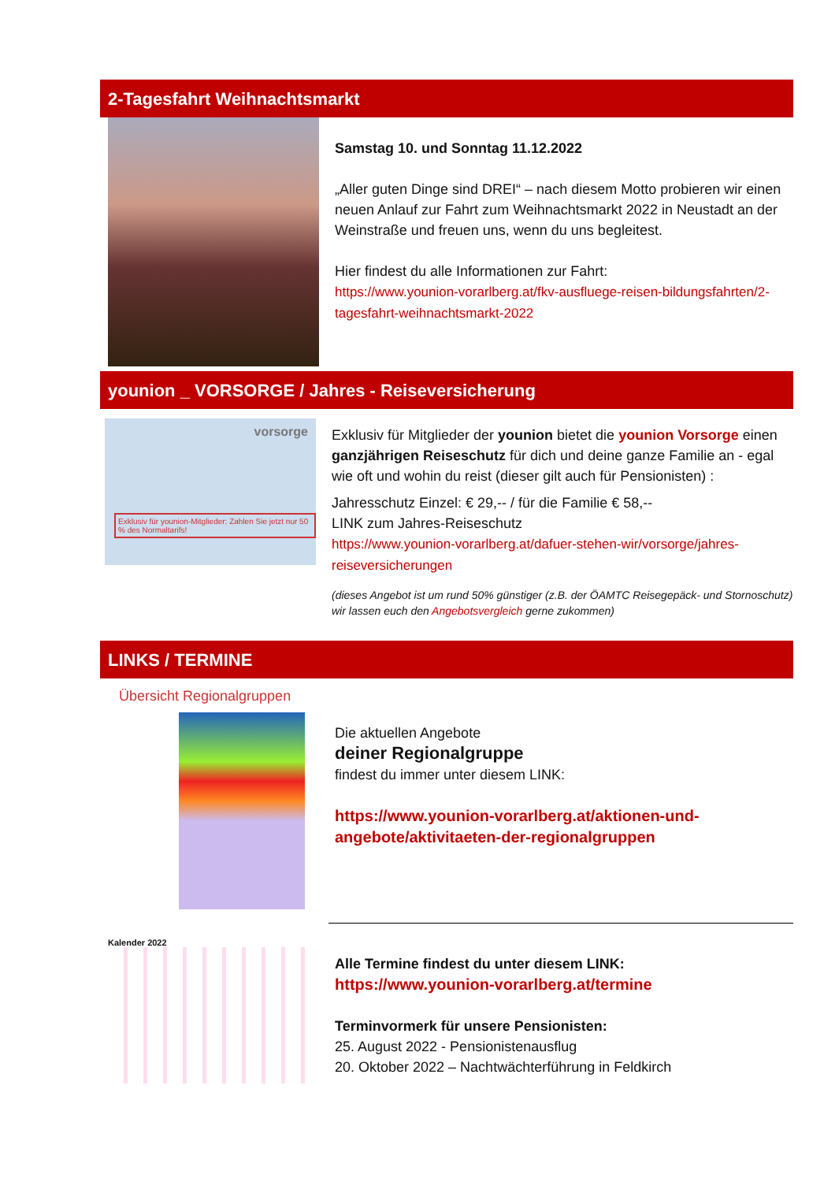2-Tagesfahrt Weihnachtsmarkt
Samstag 10. und Sonntag 11.12.2022
„Aller guten Dinge sind DREI“ – nach diesem Motto probieren wir einen neuen Anlauf zur Fahrt zum Weihnachtsmarkt 2022 in Neustadt an der Weinstraße und freuen uns, wenn du uns begleitest.
Hier findest du alle Informationen zur Fahrt:
https://www.younion-vorarlberg.at/fkv-ausfluege-reisen-bildungsfahrten/2-tagesfahrt-weihnachtsmarkt-2022
younion _ VORSORGE / Jahres - Reiseversicherung
vorsorge
Exklusiv für younion-Mitglieder: Zahlen Sie jetzt nur 50 % des Normaltarifs!
Exklusiv für Mitglieder der younion bietet die younion Vorsorge einen ganzjährigen Reiseschutz für dich und deine ganze Familie an - egal wie oft und wohin du reist (dieser gilt auch für Pensionisten) :
Jahresschutz Einzel: € 29,-- / für die Familie € 58,--
LINK zum Jahres-Reiseschutz
https://www.younion-vorarlberg.at/dafuer-stehen-wir/vorsorge/jahres-reiseversicherungen
(dieses Angebot ist um rund 50% günstiger (z.B. der ÖAMTC Reisegepäck- und Stornoschutz) wir lassen euch den Angebotsvergleich gerne zukommen)
LINKS / TERMINE
Übersicht Regionalgruppen
Die aktuellen Angebote
deiner Regionalgruppe
findest du immer unter diesem LINK:
https://www.younion-vorarlberg.at/aktionen-und-angebote/aktivitaeten-der-regionalgruppen
Kalender 2022
Alle Termine findest du unter diesem LINK:
https://www.younion-vorarlberg.at/termine
Terminvormerk für unsere Pensionisten:
25. August 2022 - Pensionistenausflug
20. Oktober 2022 – Nachtwächterführung in Feldkirch